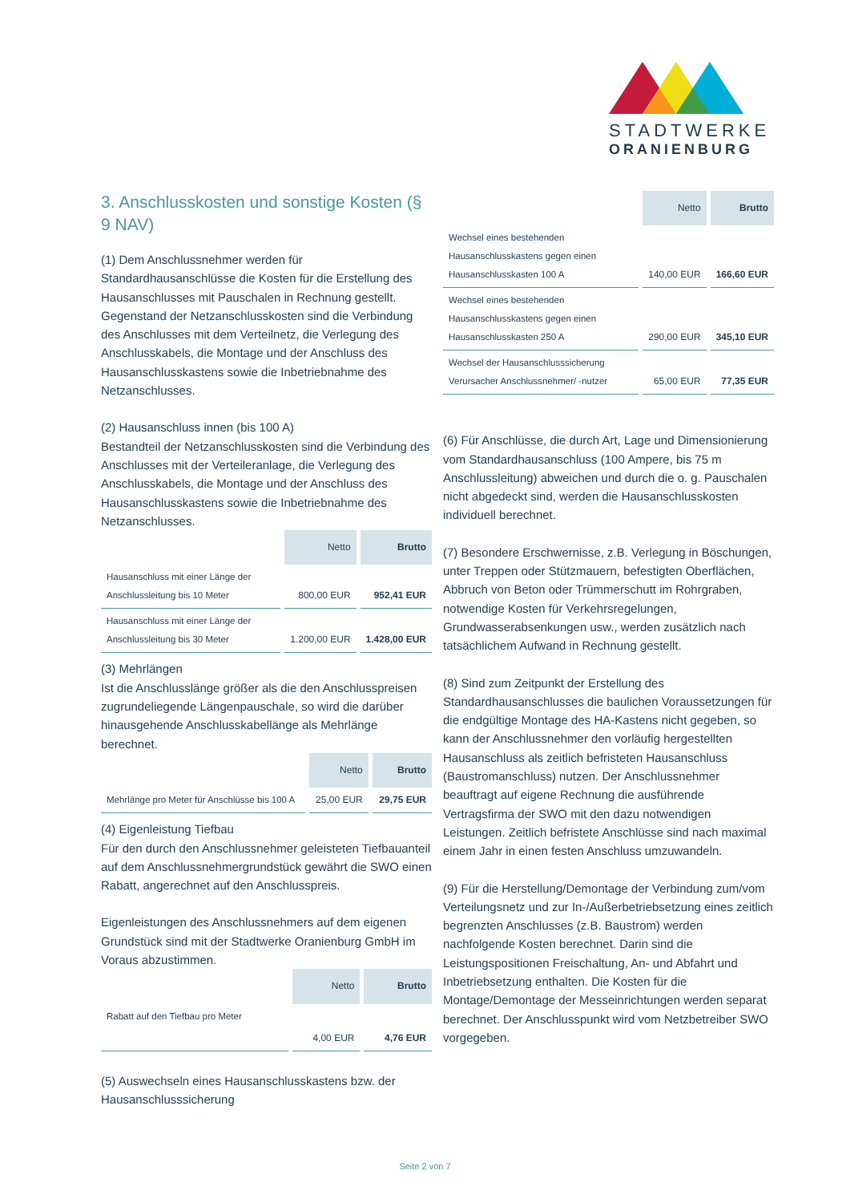STADTWERKE
ORANIENBURG
3. Anschlusskosten und sonstige Kosten (§ 9 NAV)
(1) Dem Anschlussnehmer werden für Standardhausanschlüsse die Kosten für die Erstellung des Hausanschlusses mit Pauschalen in Rechnung gestellt. Gegenstand der Netzanschlusskosten sind die Verbindung des Anschlusses mit dem Verteilnetz, die Verlegung des Anschlusskabels, die Montage und der Anschluss des Hausanschlusskastens sowie die Inbetriebnahme des Netzanschlusses.
(2) Hausanschluss innen (bis 100 A)
Bestandteil der Netzanschlusskosten sind die Verbindung des Anschlusses mit der Verteileranlage, die Verlegung des Anschlusskabels, die Montage und der Anschluss des Hausanschlusskastens sowie die Inbetriebnahme des Netzanschlusses.
| | Netto | Brutto |
| Hausanschluss mit einer Länge der Anschlussleitung bis 10 Meter | 800,00 EUR | 952,41 EUR |
| Hausanschluss mit einer Länge der Anschlussleitung bis 30 Meter | 1.200,00 EUR | 1.428,00 EUR |
(3) Mehrlängen
Ist die Anschlusslänge größer als die den Anschlusspreisen zugrundeliegende Längenpauschale, so wird die darüber hinausgehende Anschlusskabellänge als Mehrlänge berechnet.
| | Netto | Brutto |
| Mehrlänge pro Meter für Anschlüsse bis 100 A | 25,00 EUR | 29,75 EUR |
(4) Eigenleistung Tiefbau
Für den durch den Anschlussnehmer geleisteten Tiefbauanteil auf dem Anschlussnehmergrundstück gewährt die SWO einen Rabatt, angerechnet auf den Anschlusspreis.
Eigenleistungen des Anschlussnehmers auf dem eigenen Grundstück sind mit der Stadtwerke Oranienburg GmbH im Voraus abzustimmen.
| | Netto | Brutto |
| Rabatt auf den Tiefbau pro Meter | 4,00 EUR | 4,76 EUR |
(5) Auswechseln eines Hausanschlusskastens bzw. der Hausanschlusssicherung
| | Netto | Brutto |
| Wechsel eines bestehenden Hausanschlusskastens gegen einen Hausanschlusskasten 100 A | 140,00 EUR | 166,60 EUR |
| Wechsel eines bestehenden Hausanschlusskastens gegen einen Hausanschlusskasten 250 A | 290,00 EUR | 345,10 EUR |
| Wechsel der Hausanschlusssicherung Verursacher Anschlussnehmer/ -nutzer | 65,00 EUR | 77,35 EUR |
(6) Für Anschlüsse, die durch Art, Lage und Dimensionierung vom Standardhausanschluss (100 Ampere, bis 75 m Anschlussleitung) abweichen und durch die o. g. Pauschalen nicht abgedeckt sind, werden die Hausanschlusskosten individuell berechnet.
(7) Besondere Erschwernisse, z.B. Verlegung in Böschungen, unter Treppen oder Stützmauern, befestigten Oberflächen, Abbruch von Beton oder Trümmerschutt im Rohrgraben, notwendige Kosten für Verkehrsregelungen, Grundwasserabsenkungen usw., werden zusätzlich nach tatsächlichem Aufwand in Rechnung gestellt.
(8) Sind zum Zeitpunkt der Erstellung des Standardhausanschlusses die baulichen Voraussetzungen für die endgültige Montage des HA-Kastens nicht gegeben, so kann der Anschlussnehmer den vorläufig hergestellten Hausanschluss als zeitlich befristeten Hausanschluss (Baustromanschluss) nutzen. Der Anschlussnehmer beauftragt auf eigene Rechnung die ausführende Vertragsfirma der SWO mit den dazu notwendigen Leistungen. Zeitlich befristete Anschlüsse sind nach maximal einem Jahr in einen festen Anschluss umzuwandeln.
(9) Für die Herstellung/Demontage der Verbindung zum/vom Verteilungsnetz und zur In-/Außerbetriebsetzung eines zeitlich begrenzten Anschlusses (z.B. Baustrom) werden nachfolgende Kosten berechnet. Darin sind die Leistungspositionen Freischaltung, An- und Abfahrt und Inbetriebsetzung enthalten. Die Kosten für die Montage/Demontage der Messeinrichtungen werden separat berechnet. Der Anschlusspunkt wird vom Netzbetreiber SWO vorgegeben.
Seite 2 von 7